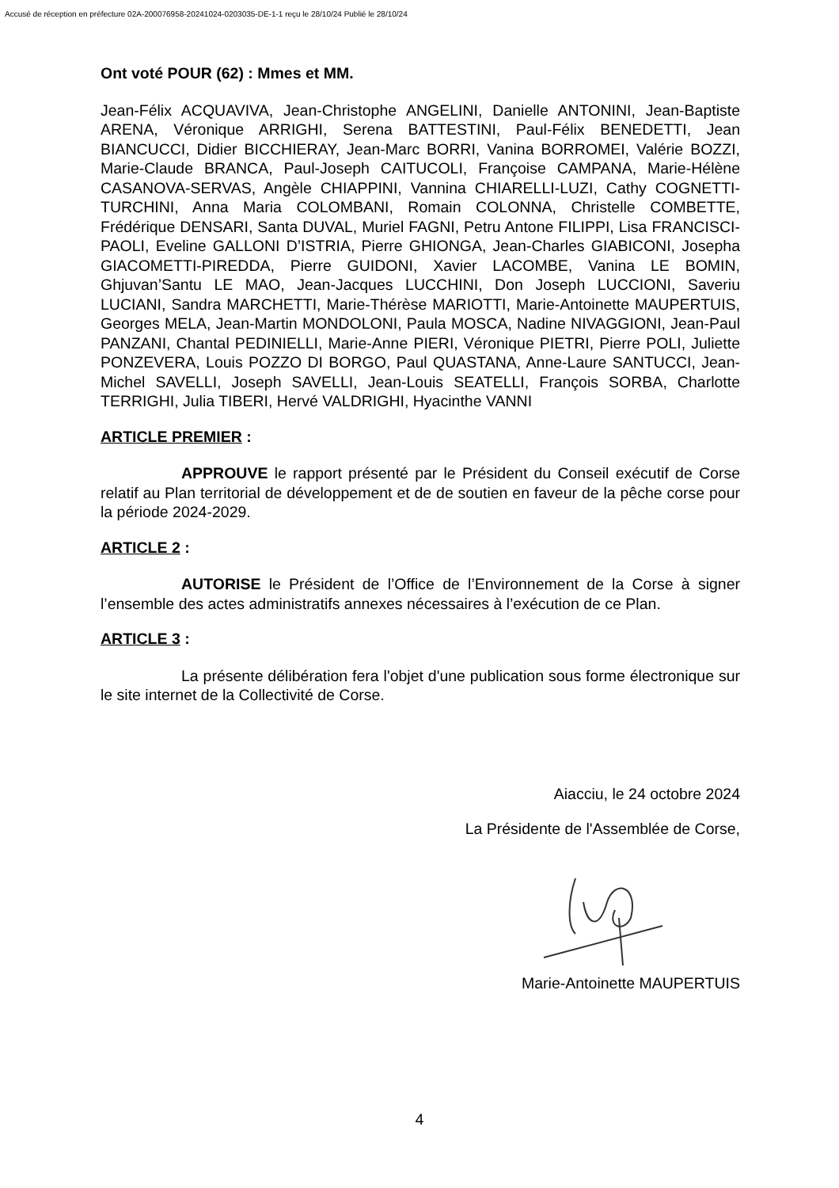Accusé de réception en préfecture 02A-200076958-20241024-0203035-DE-1-1 reçu le 28/10/24 Publié le 28/10/24
Ont voté POUR (62) : Mmes et MM.
Jean-Félix ACQUAVIVA, Jean-Christophe ANGELINI, Danielle ANTONINI, Jean-Baptiste ARENA, Véronique ARRIGHI, Serena BATTESTINI, Paul-Félix BENEDETTI, Jean BIANCUCCI, Didier BICCHIERAY, Jean-Marc BORRI, Vanina BORROMEI, Valérie BOZZI, Marie-Claude BRANCA, Paul-Joseph CAITUCOLI, Françoise CAMPANA, Marie-Hélène CASANOVA-SERVAS, Angèle CHIAPPINI, Vannina CHIARELLI-LUZI, Cathy COGNETTI-TURCHINI, Anna Maria COLOMBANI, Romain COLONNA, Christelle COMBETTE, Frédérique DENSARI, Santa DUVAL, Muriel FAGNI, Petru Antone FILIPPI, Lisa FRANCISCI-PAOLI, Eveline GALLONI D’ISTRIA, Pierre GHIONGA, Jean-Charles GIABICONI, Josepha GIACOMETTI-PIREDDA, Pierre GUIDONI, Xavier LACOMBE, Vanina LE BOMIN, Ghjuvan’Santu LE MAO, Jean-Jacques LUCCHINI, Don Joseph LUCCIONI, Saveriu LUCIANI, Sandra MARCHETTI, Marie-Thérèse MARIOTTI, Marie-Antoinette MAUPERTUIS, Georges MELA, Jean-Martin MONDOLONI, Paula MOSCA, Nadine NIVAGGIONI, Jean-Paul PANZANI, Chantal PEDINIELLI, Marie-Anne PIERI, Véronique PIETRI, Pierre POLI, Juliette PONZEVERA, Louis POZZO DI BORGO, Paul QUASTANA, Anne-Laure SANTUCCI, Jean-Michel SAVELLI, Joseph SAVELLI, Jean-Louis SEATELLI, François SORBA, Charlotte TERRIGHI, Julia TIBERI, Hervé VALDRIGHI, Hyacinthe VANNI
ARTICLE PREMIER :
APPROUVE le rapport présenté par le Président du Conseil exécutif de Corse relatif au Plan territorial de développement et de de soutien en faveur de la pêche corse pour la période 2024-2029.
ARTICLE 2 :
AUTORISE le Président de l’Office de l’Environnement de la Corse à signer l’ensemble des actes administratifs annexes nécessaires à l’exécution de ce Plan.
ARTICLE 3 :
La présente délibération fera l'objet d'une publication sous forme électronique sur le site internet de la Collectivité de Corse.
Aiacciu, le 24 octobre 2024
La Présidente de l'Assemblée de Corse,
Marie-Antoinette MAUPERTUIS
4